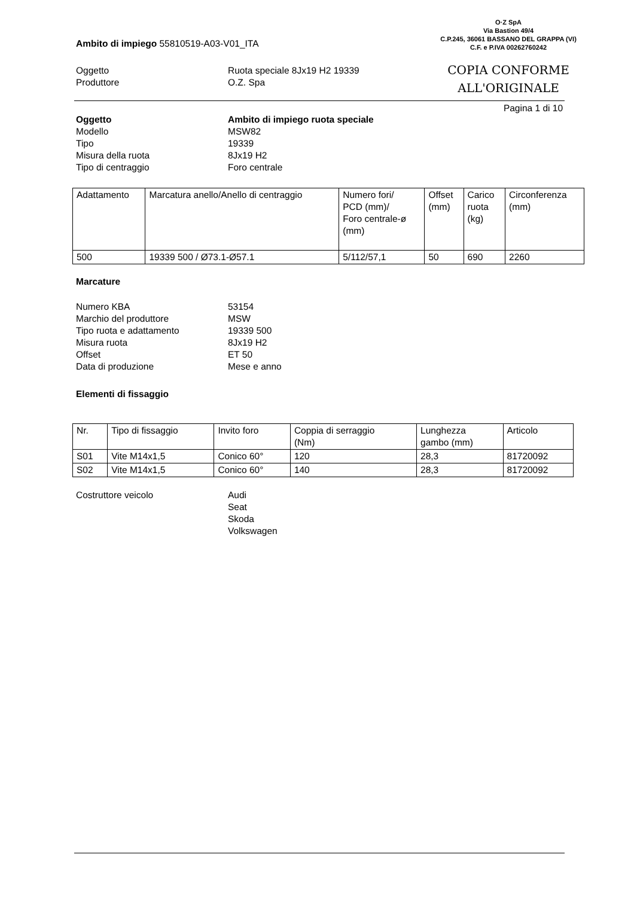O·Z SpA
Via Bastion 49/4
C.P.245, 36061 BASSANO DEL GRAPPA (VI)
C.F. e P.IVA 00262760242
COPIA CONFORME
ALL'ORIGINALE
Ambito di impiego 55810519-A03-V01_ITA
Oggetto Ruota speciale 8Jx19 H2 19339
Produttore O.Z. Spa
Pagina 1 di 10
Oggetto Ambito di impiego ruota speciale
Modello MSW82
Tipo 19339
Misura della ruota 8Jx19 H2
Tipo di centraggio Foro centrale
| Adattamento | Marcatura anello/Anello di centraggio | Numero fori/ PCD (mm)/ Foro centrale-ø (mm) | Offset (mm) | Carico ruota (kg) | Circonferenza (mm) |
| 500 | 19339 500 / Ø73.1-Ø57.1 | 5/112/57,1 | 50 | 690 | 2260 |
Marcature
Numero KBA 53154
Marchio del produttore MSW
Tipo ruota e adattamento 19339 500
Misura ruota 8Jx19 H2
Offset ET 50
Data di produzione Mese e anno
Elementi di fissaggio
| Nr. | Tipo di fissaggio | Invito foro | Coppia di serraggio (Nm) | Lunghezza gambo (mm) | Articolo |
| S01 | Vite M14x1,5 | Conico 60° | 120 | 28,3 | 81720092 |
| S02 | Vite M14x1,5 | Conico 60° | 140 | 28,3 | 81720092 |
Costruttore veicolo Audi
Seat
Skoda
Volkswagen